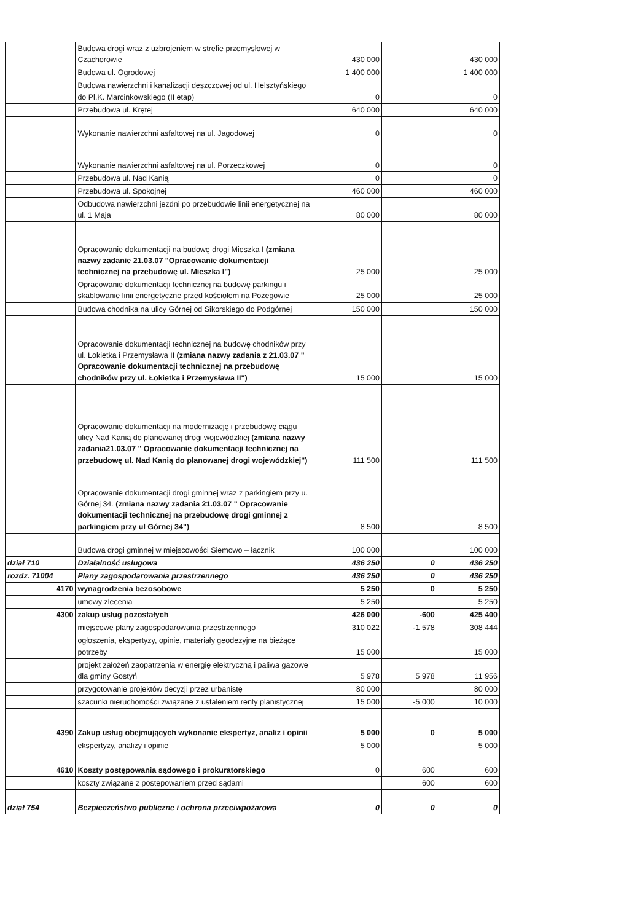| | Budowa drogi wraz z uzbrojeniem w strefie przemysłowej w Czachorowie | 430 000 | | 430 000 |
| | Budowa ul. Ogrodowej | 1 400 000 | | 1 400 000 |
| | Budowa nawierzchni i kanalizacji deszczowej od ul. Helsztyńskiego do Pl.K. Marcinkowskiego (II etap) | 0 | | 0 |
| | Przebudowa ul. Krętej | 640 000 | | 640 000 |
| | Wykonanie nawierzchni asfaltowej na ul. Jagodowej | 0 | | 0 |
| | Wykonanie nawierzchni asfaltowej na ul. Porzeczkowej | 0 | | 0 |
| | Przebudowa ul. Nad Kanią | 0 | | 0 |
| | Przebudowa ul. Spokojnej | 460 000 | | 460 000 |
| | Odbudowa nawierzchni jezdni po przebudowie linii energetycznej na ul. 1 Maja | 80 000 | | 80 000 |
| | Opracowanie dokumentacji na budowę drogi Mieszka I (zmiana nazwy zadanie 21.03.07 "Opracowanie dokumentacji technicznej na przebudowę ul. Mieszka I") | 25 000 | | 25 000 |
| | Opracowanie dokumentacji technicznej na budowę parkingu i skablowanie linii energetyczne przed kościołem na Pożegowie | 25 000 | | 25 000 |
| | Budowa chodnika na ulicy Górnej od Sikorskiego do Podgórnej | 150 000 | | 150 000 |
| | Opracowanie dokumentacji technicznej na budowę chodników przy ul. Łokietka i Przemysława II (zmiana nazwy zadania z 21.03.07 " Opracowanie dokumentacji technicznej na przebudowę chodników przy ul. Łokietka i Przemysława II") | 15 000 | | 15 000 |
| | Opracowanie dokumentacji na modernizację i przebudowę ciągu ulicy Nad Kanią do planowanej drogi wojewódzkiej (zmiana nazwy zadania21.03.07 " Opracowanie dokumentacji technicznej na przebudowę ul. Nad Kanią do planowanej drogi wojewódzkiej") | 111 500 | | 111 500 |
| | Opracowanie dokumentacji drogi gminnej wraz z parkingiem przy u. Górnej 34. (zmiana nazwy zadania 21.03.07 " Opracowanie dokumentacji technicznej na przebudowę drogi gminnej z parkingiem przy ul Górnej 34") | 8 500 | | 8 500 |
| | Budowa drogi gminnej w miejscowości Siemowo – łącznik | 100 000 | | 100 000 |
| dział 710 | Działalność usługowa | 436 250 | 0 | 436 250 |
| rozdz. 71004 | Plany zagospodarowania przestrzennego | 436 250 | 0 | 436 250 |
| 4170 | wynagrodzenia bezosobowe | 5 250 | 0 | 5 250 |
| | umowy zlecenia | 5 250 | | 5 250 |
| 4300 | zakup usług pozostałych | 426 000 | -600 | 425 400 |
| | miejscowe plany zagospodarowania przestrzennego | 310 022 | -1 578 | 308 444 |
| | ogłoszenia, ekspertyzy, opinie, materiały geodezyjne na bieżące potrzeby | 15 000 | | 15 000 |
| | projekt założeń zaopatrzenia w energię elektryczną i paliwa gazowe dla gminy Gostyń | 5 978 | 5 978 | 11 956 |
| | przygotowanie projektów decyzji przez urbanistę | 80 000 | | 80 000 |
| | szacunki nieruchomości związane z ustaleniem renty planistycznej | 15 000 | -5 000 | 10 000 |
| 4390 | Zakup usług obejmujących wykonanie ekspertyz, analiz i opinii | 5 000 | 0 | 5 000 |
| | ekspertyzy, analizy i opinie | 5 000 | | 5 000 |
| 4610 | Koszty postępowania sądowego i prokuratorskiego | 0 | 600 | 600 |
| | koszty związane z postępowaniem przed sądami | | 600 | 600 |
| dział 754 | Bezpieczeństwo publiczne i ochrona przeciwpożarowa | 0 | 0 | 0 |